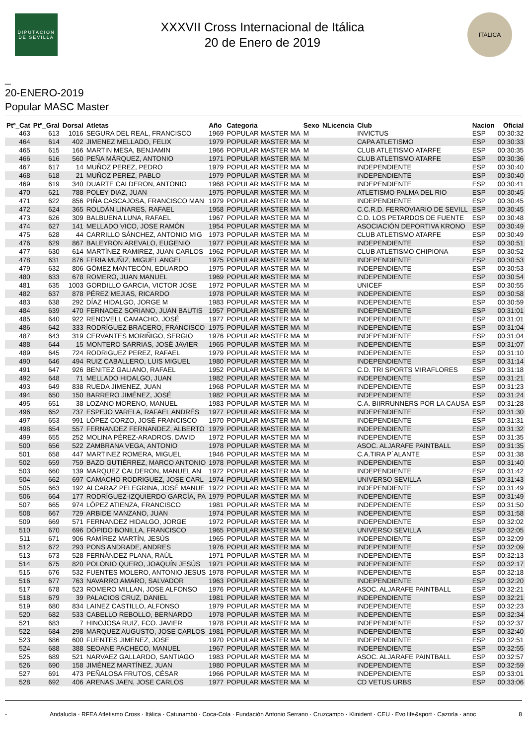DIPUTACION DE SEVILLA
XXXVII Cross Internacional de Itálica
20 de Enero de 2019
ITALICA
_
20-ENERO-2019
Popular MASC Master
| Ptº_Cat | Ptº_Gral | Dorsal | Atletas | Año | Categoria | Sexo | NLicencia | Club | Nacion | Oficial |
| --- | --- | --- | --- | --- | --- | --- | --- | --- | --- | --- |
| 463 | 613 | 1016 | SEGURA DEL REAL, FRANCISCO | 1969 | POPULAR MASTER MA | M | | INVICTUS | ESP | 00:30:32 |
| 464 | 614 | 402 | JIMENEZ MELLADO, FELIX | 1979 | POPULAR MASTER MA | M | | CAPA ATLETISMO | ESP | 00:30:33 |
| 465 | 615 | 166 | MARTIN MESA, BENJAMIN | 1966 | POPULAR MASTER MA | M | | CLUB ATLETISMO ATARFE | ESP | 00:30:35 |
| 466 | 616 | 560 | PEÑA MÁRQUEZ, ANTONIO | 1971 | POPULAR MASTER MA | M | | CLUB ATLETISMO ATARFE | ESP | 00:30:36 |
| 467 | 617 | 14 | MUÑOZ PEREZ, PEDRO | 1979 | POPULAR MASTER MA | M | | INDEPENDIENTE | ESP | 00:30:40 |
| 468 | 618 | 21 | MUÑOZ PEREZ, PABLO | 1979 | POPULAR MASTER MA | M | | INDEPENDIENTE | ESP | 00:30:40 |
| 469 | 619 | 340 | DUARTE CALDERON, ANTONIO | 1968 | POPULAR MASTER MA | M | | INDEPENDIENTE | ESP | 00:30:41 |
| 470 | 621 | 788 | POLEY DIAZ, JUAN | 1975 | POPULAR MASTER MA | M | | ATLETISMO PALMA DEL RIO | ESP | 00:30:45 |
| 471 | 622 | 856 | PIÑA CASCAJOSA, FRANCISCO MAN | 1979 | POPULAR MASTER MA | M | | INDEPENDIENTE | ESP | 00:30:45 |
| 472 | 624 | 365 | ROLDÁN LINARES, RAFAEL | 1958 | POPULAR MASTER MA | M | | C.C.R.D. FERROVIARIO DE SEVILL | ESP | 00:30:45 |
| 473 | 626 | 309 | BALBUENA LUNA, RAFAEL | 1967 | POPULAR MASTER MA | M | | C.D. LOS PETARDOS DE FUENTE | ESP | 00:30:48 |
| 474 | 627 | 141 | MELLADO VICO, JOSE RAMÓN | 1954 | POPULAR MASTER MA | M | | ASOCIACIÓN DEPORTIVA KRONO | ESP | 00:30:49 |
| 475 | 628 | 44 | CARRILLO SÁNCHEZ, ANTONIO MIG | 1973 | POPULAR MASTER MA | M | | CLUB ATLETISMO ATARFE | ESP | 00:30:49 |
| 476 | 629 | 867 | BALEYRON AREVALO, EUGENIO | 1977 | POPULAR MASTER MA | M | | INDEPENDIENTE | ESP | 00:30:51 |
| 477 | 630 | 614 | MARTÍNEZ RAMIREZ, JUAN CARLOS | 1962 | POPULAR MASTER MA | M | | CLUB ATLETISMO CHIPIONA | ESP | 00:30:52 |
| 478 | 631 | 876 | FERIA MUÑIZ, MIGUEL ANGEL | 1975 | POPULAR MASTER MA | M | | INDEPENDIENTE | ESP | 00:30:53 |
| 479 | 632 | 806 | GÓMEZ MANTECÓN, EDUARDO | 1975 | POPULAR MASTER MA | M | | INDEPENDIENTE | ESP | 00:30:53 |
| 480 | 633 | 678 | ROMERO, JUAN MANUEL | 1969 | POPULAR MASTER MA | M | | INDEPENDIENTE | ESP | 00:30:54 |
| 481 | 635 | 1003 | GORDILLO GARCIA, VICTOR JOSE | 1972 | POPULAR MASTER MA | M | | UNICEF | ESP | 00:30:55 |
| 482 | 637 | 878 | PÉREZ MEJIAS, RICARDO | 1978 | POPULAR MASTER MA | M | | INDEPENDIENTE | ESP | 00:30:58 |
| 483 | 638 | 292 | DÍAZ HIDALGO, JORGE M | 1983 | POPULAR MASTER MA | M | | INDEPENDIENTE | ESP | 00:30:59 |
| 484 | 639 | 470 | FERNADEZ SORIANO, JUAN BAUTIS | 1957 | POPULAR MASTER MA | M | | INDEPENDIENTE | ESP | 00:31:01 |
| 485 | 640 | 922 | RENOVELL CAMACHO, JOSÉ | 1977 | POPULAR MASTER MA | M | | INDEPENDIENTE | ESP | 00:31:01 |
| 486 | 642 | 333 | RODRÍGUEZ BRACERO, FRANCISCO | 1975 | POPULAR MASTER MA | M | | INDEPENDIENTE | ESP | 00:31:04 |
| 487 | 643 | 319 | CERVANTES MORIÑIGO, SERGIO | 1976 | POPULAR MASTER MA | M | | INDEPENDIENTE | ESP | 00:31:04 |
| 488 | 644 | 15 | MONTERO SARRIAS, JOSÉ JAVIER | 1965 | POPULAR MASTER MA | M | | INDEPENDIENTE | ESP | 00:31:07 |
| 489 | 645 | 724 | RODRIGUEZ PEREZ, RAFAEL | 1979 | POPULAR MASTER MA | M | | INDEPENDIENTE | ESP | 00:31:10 |
| 490 | 646 | 494 | RUIZ CABALLERO, LUIS MIGUEL | 1980 | POPULAR MASTER MA | M | | INDEPENDIENTE | ESP | 00:31:14 |
| 491 | 647 | 926 | BENITEZ GALIANO, RAFAEL | 1952 | POPULAR MASTER MA | M | | C.D. TRI SPORTS MIRAFLORES | ESP | 00:31:18 |
| 492 | 648 | 71 | MELLADO HIDALGO, JUAN | 1982 | POPULAR MASTER MA | M | | INDEPENDIENTE | ESP | 00:31:21 |
| 493 | 649 | 838 | RUEDA JIMENEZ, JUAN | 1968 | POPULAR MASTER MA | M | | INDEPENDIENTE | ESP | 00:31:23 |
| 494 | 650 | 150 | BARRERO JIMÉNEZ, JOSÉ | 1982 | POPULAR MASTER MA | M | | INDEPENDIENTE | ESP | 00:31:24 |
| 495 | 651 | 38 | LOZANO MORENO, MANUEL | 1983 | POPULAR MASTER MA | M | | C.A. BIIRRUNNERS POR LA CAUSA | ESP | 00:31:28 |
| 496 | 652 | 737 | ESPEJO VARELA, RAFAEL ANDRÉS | 1977 | POPULAR MASTER MA | M | | INDEPENDIENTE | ESP | 00:31:30 |
| 497 | 653 | 991 | LÓPEZ CORZO, JOSÉ FRANCISCO | 1970 | POPULAR MASTER MA | M | | INDEPENDIENTE | ESP | 00:31:31 |
| 498 | 654 | 557 | FERNANDEZ FERNANDEZ, ALBERTO | 1979 | POPULAR MASTER MA | M | | INDEPENDIENTE | ESP | 00:31:32 |
| 499 | 655 | 252 | MOLINA PÉREZ-ARADROS, DAVID | 1972 | POPULAR MASTER MA | M | | INDEPENDIENTE | ESP | 00:31:35 |
| 500 | 656 | 522 | ZAMBRANA VEGA, ANTONIO | 1978 | POPULAR MASTER MA | M | | ASOC. ALJARAFE PAINTBALL | ESP | 00:31:35 |
| 501 | 658 | 447 | MARTINEZ ROMERA, MIGUEL | 1946 | POPULAR MASTER MA | M | | C.A.TIRA P´ALANTE | ESP | 00:31:38 |
| 502 | 659 | 759 | BAZO GUTIÉRREZ, MARCO ANTONIO | 1978 | POPULAR MASTER MA | M | | INDEPENDIENTE | ESP | 00:31:40 |
| 503 | 660 | 139 | MARQUEZ CALDERON, MANUEL AN | 1972 | POPULAR MASTER MA | M | | INDEPENDIENTE | ESP | 00:31:42 |
| 504 | 662 | 697 | CAMACHO RODRIGUEZ, JOSE CARL | 1974 | POPULAR MASTER MA | M | | UNIVERSO SEVILLA | ESP | 00:31:43 |
| 505 | 663 | 192 | ALCARAZ PELEGRINA, JOSÉ MANUE | 1972 | POPULAR MASTER MA | M | | INDEPENDIENTE | ESP | 00:31:49 |
| 506 | 664 | 177 | RODRÍGUEZ-IZQUIERDO GARCÍA, PA | 1979 | POPULAR MASTER MA | M | | INDEPENDIENTE | ESP | 00:31:49 |
| 507 | 665 | 974 | LÓPEZ ATIENZA, FRANCISCO | 1981 | POPULAR MASTER MA | M | | INDEPENDIENTE | ESP | 00:31:50 |
| 508 | 667 | 729 | ARBIDE MANZANO, JUAN | 1974 | POPULAR MASTER MA | M | | INDEPENDIENTE | ESP | 00:31:58 |
| 509 | 669 | 571 | FERNANDEZ HIDALGO, JORGE | 1972 | POPULAR MASTER MA | M | | INDEPENDIENTE | ESP | 00:32:02 |
| 510 | 670 | 696 | DÓPIDO BONILLA, FRANCISCO | 1965 | POPULAR MASTER MA | M | | UNIVERSO SEVILLA | ESP | 00:32:05 |
| 511 | 671 | 906 | RAMÍREZ MARTÍN, JESÚS | 1965 | POPULAR MASTER MA | M | | INDEPENDIENTE | ESP | 00:32:09 |
| 512 | 672 | 293 | PONS ANDRADE, ANDRES | 1976 | POPULAR MASTER MA | M | | INDEPENDIENTE | ESP | 00:32:09 |
| 513 | 673 | 528 | FERNÁNDEZ PLANA, RAÚL | 1971 | POPULAR MASTER MA | M | | INDEPENDIENTE | ESP | 00:32:13 |
| 514 | 675 | 820 | POLONIO QUERO, JOAQUÍN JESÚS | 1971 | POPULAR MASTER MA | M | | INDEPENDIENTE | ESP | 00:32:17 |
| 515 | 676 | 532 | FUENTES MOLERO, ANTONIO JESUS | 1978 | POPULAR MASTER MA | M | | INDEPENDIENTE | ESP | 00:32:18 |
| 516 | 677 | 763 | NAVARRO AMARO, SALVADOR | 1963 | POPULAR MASTER MA | M | | INDEPENDIENTE | ESP | 00:32:20 |
| 517 | 678 | 523 | ROMERO MILLAN, JOSE ALFONSO | 1976 | POPULAR MASTER MA | M | | ASOC. ALJARAFE PAINTBALL | ESP | 00:32:21 |
| 518 | 679 | 39 | PALACIOS CRUZ, DANIEL | 1981 | POPULAR MASTER MA | M | | INDEPENDIENTE | ESP | 00:32:21 |
| 519 | 680 | 834 | LAINEZ CASTILLO, ALFONSO | 1979 | POPULAR MASTER MA | M | | INDEPENDIENTE | ESP | 00:32:23 |
| 520 | 682 | 533 | CABELLO REBOLLO, BERNARDO | 1978 | POPULAR MASTER MA | M | | INDEPENDIENTE | ESP | 00:32:34 |
| 521 | 683 | 7 | HINOJOSA RUIZ, FCO. JAVIER | 1978 | POPULAR MASTER MA | M | | INDEPENDIENTE | ESP | 00:32:37 |
| 522 | 684 | 298 | MARQUEZ AUGUSTO, JOSE CARLOS | 1981 | POPULAR MASTER MA | M | | INDEPENDIENTE | ESP | 00:32:40 |
| 523 | 686 | 600 | FUENTES JIMENEZ, JOSE | 1970 | POPULAR MASTER MA | M | | INDEPENDIENTE | ESP | 00:32:51 |
| 524 | 688 | 388 | SEOANE PACHECO, MANUEL | 1967 | POPULAR MASTER MA | M | | INDEPENDIENTE | ESP | 00:32:55 |
| 525 | 689 | 521 | NARVAEZ GALLARDO, SANTIAGO | 1983 | POPULAR MASTER MA | M | | ASOC. ALJARAFE PAINTBALL | ESP | 00:32:57 |
| 526 | 690 | 158 | JIMÉNEZ MARTÍNEZ, JUAN | 1980 | POPULAR MASTER MA | M | | INDEPENDIENTE | ESP | 00:32:59 |
| 527 | 691 | 473 | PEÑALOSA FRUTOS, CÉSAR | 1966 | POPULAR MASTER MA | M | | INDEPENDIENTE | ESP | 00:33:01 |
| 528 | 692 | 406 | ARENAS JAEN, JOSE CARLOS | 1977 | POPULAR MASTER MA | M | | CD VETUS URBS | ESP | 00:33:06 |
- Andalucía · RFEA Atletismo Cross · Itálica · Catunambú · Coca-Cola · Fundación Antonio Serrano · Cruzcampo · Klinident · CEU · Evo life&sport · Cazorla · anoc 8